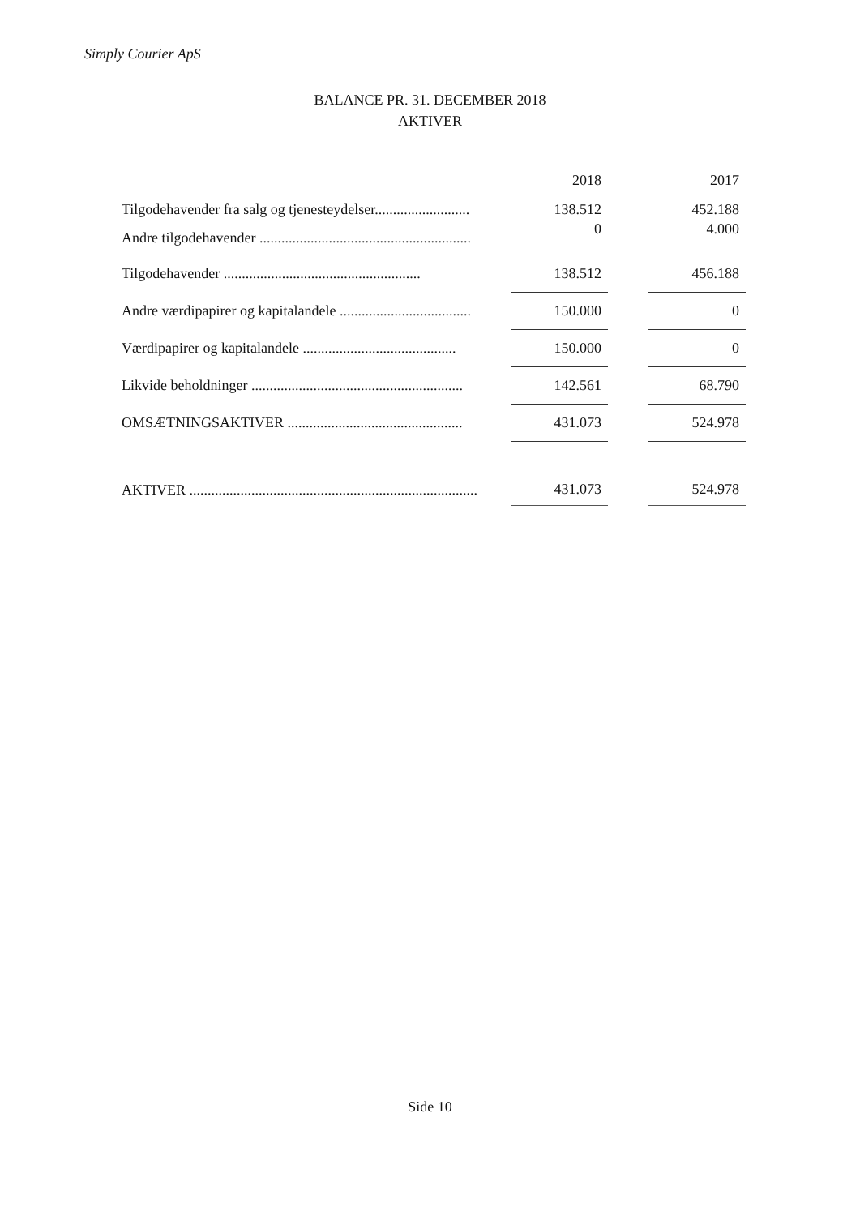Simply Courier ApS
BALANCE PR. 31. DECEMBER 2018
AKTIVER
| | 2018 | | 2017 |
| Tilgodehavender fra salg og tjenesteydelser.......................... | 138.512 | | 452.188 |
| Andre tilgodehavender .......................................................... | 0 | | 4.000 |
| Tilgodehavender ...................................................... | 138.512 | | 456.188 |
| Andre værdipapirer og kapitalandele .................................... | 150.000 | | 0 |
| Værdipapirer og kapitalandele .......................................... | 150.000 | | 0 |
| Likvide beholdninger .......................................................... | 142.561 | | 68.790 |
| OMSÆTNINGSAKTIVER ................................................ | 431.073 | | 524.978 |
| AKTIVER ............................................................................... | 431.073 | | 524.978 |
Side 10